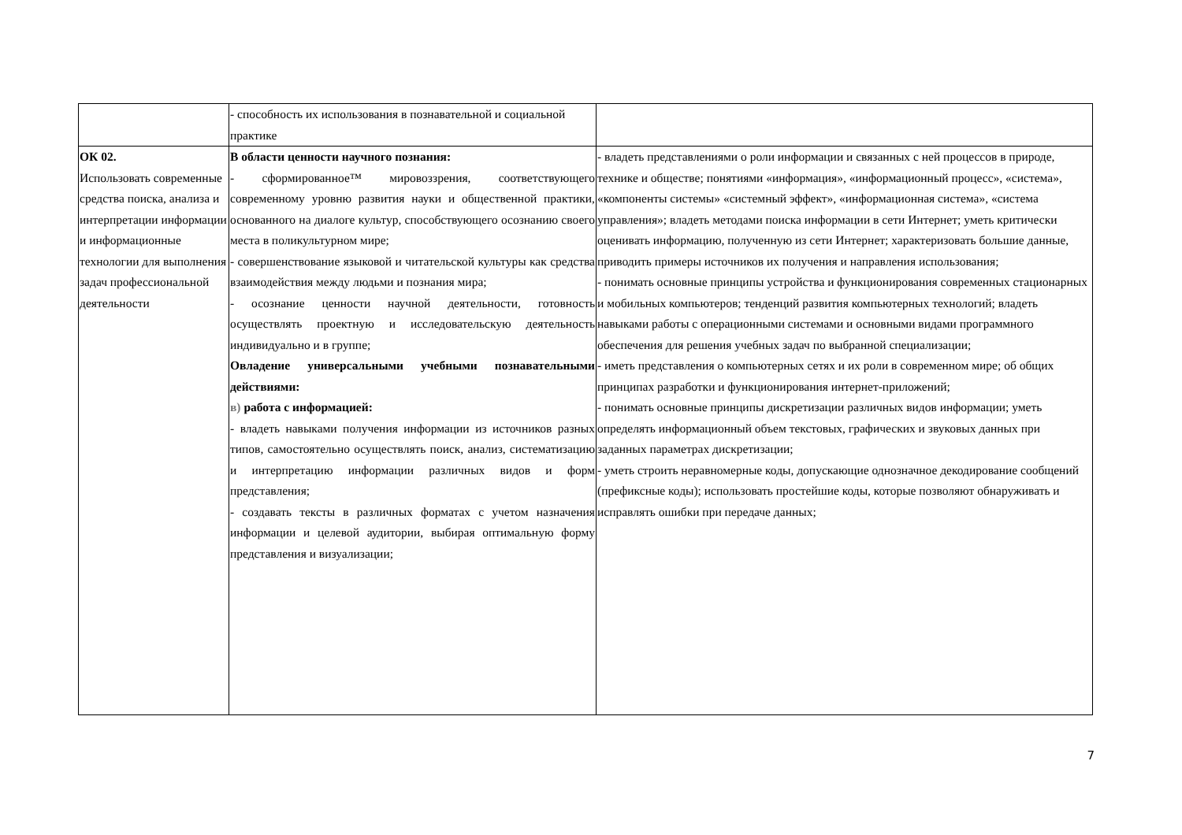| | - способность их использования в познавательной и социальной практике | |
| ОК 02. Использовать современные средства поиска, анализа и интерпретации информации и информационные технологии для выполнения задач профессиональной деятельности | В области ценности научного познания: - сформированное™ мировоззрения, соответствующего современному уровню развития науки и общественной практики, основанного на диалоге культур, способствующего осознанию своего места в поликультурном мире; - совершенствование языковой и читательской культуры как средства взаимодействия между людьми и познания мира; - осознание ценности научной деятельности, готовность осуществлять проектную и исследовательскую деятельность индивидуально и в группе; Овладение универсальными учебными познавательными действиями: в) работа с информацией: - владеть навыками получения информации из источников разных типов, самостоятельно осуществлять поиск, анализ, систематизацию и интерпретацию информации различных видов и форм представления; - создавать тексты в различных форматах с учетом назначения информации и целевой аудитории, выбирая оптимальную форму представления и визуализации; | - владеть представлениями о роли информации и связанных с ней процессов в природе, технике и обществе; понятиями «информация», «информационный процесс», «система», «компоненты системы» «системный эффект», «информационная система», «система управления»; владеть методами поиска информации в сети Интернет; уметь критически оценивать информацию, полученную из сети Интернет; характеризовать большие данные, приводить примеры источников их получения и направления использования; - понимать основные принципы устройства и функционирования современных стационарных и мобильных компьютеров; тенденций развития компьютерных технологий; владеть навыками работы с операционными системами и основными видами программного обеспечения для решения учебных задач по выбранной специализации; - иметь представления о компьютерных сетях и их роли в современном мире; об общих принципах разработки и функционирования интернет-приложений; - понимать основные принципы дискретизации различных видов информации; уметь определять информационный объем текстовых, графических и звуковых данных при заданных параметрах дискретизации; - уметь строить неравномерные коды, допускающие однозначное декодирование сообщений (префиксные коды); использовать простейшие коды, которые позволяют обнаруживать и исправлять ошибки при передаче данных; |
7